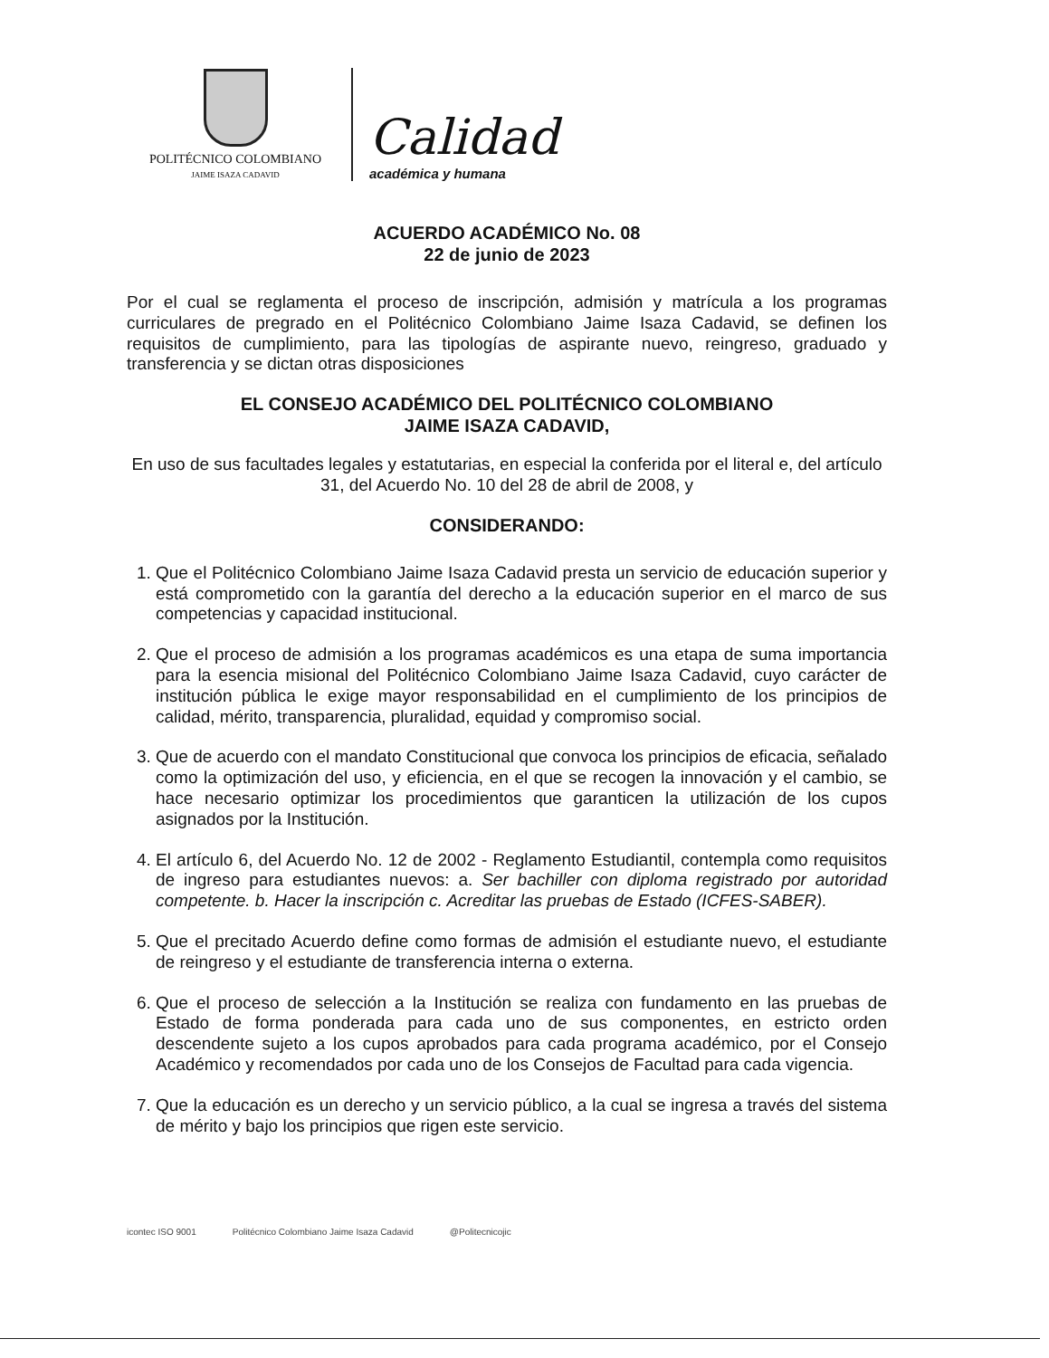POLITÉCNICO COLOMBIANO
JAIME ISAZA CADAVID
Calidad
académica y humana
ACUERDO ACADÉMICO No. 08
22 de junio de 2023
Por el cual se reglamenta el proceso de inscripción, admisión y matrícula a los programas curriculares de pregrado en el Politécnico Colombiano Jaime Isaza Cadavid, se definen los requisitos de cumplimiento, para las tipologías de aspirante nuevo, reingreso, graduado y transferencia y se dictan otras disposiciones
EL CONSEJO ACADÉMICO DEL POLITÉCNICO COLOMBIANO
JAIME ISAZA CADAVID,
En uso de sus facultades legales y estatutarias, en especial la conferida por el literal e, del artículo 31, del Acuerdo No. 10 del 28 de abril de 2008, y
CONSIDERANDO:
1. Que el Politécnico Colombiano Jaime Isaza Cadavid presta un servicio de educación superior y está comprometido con la garantía del derecho a la educación superior en el marco de sus competencias y capacidad institucional.
2. Que el proceso de admisión a los programas académicos es una etapa de suma importancia para la esencia misional del Politécnico Colombiano Jaime Isaza Cadavid, cuyo carácter de institución pública le exige mayor responsabilidad en el cumplimiento de los principios de calidad, mérito, transparencia, pluralidad, equidad y compromiso social.
3. Que de acuerdo con el mandato Constitucional que convoca los principios de eficacia, señalado como la optimización del uso, y eficiencia, en el que se recogen la innovación y el cambio, se hace necesario optimizar los procedimientos que garanticen la utilización de los cupos asignados por la Institución.
4. El artículo 6, del Acuerdo No. 12 de 2002 - Reglamento Estudiantil, contempla como requisitos de ingreso para estudiantes nuevos: a. Ser bachiller con diploma registrado por autoridad competente. b. Hacer la inscripción c. Acreditar las pruebas de Estado (ICFES-SABER).
5. Que el precitado Acuerdo define como formas de admisión el estudiante nuevo, el estudiante de reingreso y el estudiante de transferencia interna o externa.
6. Que el proceso de selección a la Institución se realiza con fundamento en las pruebas de Estado de forma ponderada para cada uno de sus componentes, en estricto orden descendente sujeto a los cupos aprobados para cada programa académico, por el Consejo Académico y recomendados por cada uno de los Consejos de Facultad para cada vigencia.
7. Que la educación es un derecho y un servicio público, a la cual se ingresa a través del sistema de mérito y bajo los principios que rigen este servicio.
icontec ISO 9001 Politécnico Colombiano Jaime Isaza Cadavid @Politecnicojic